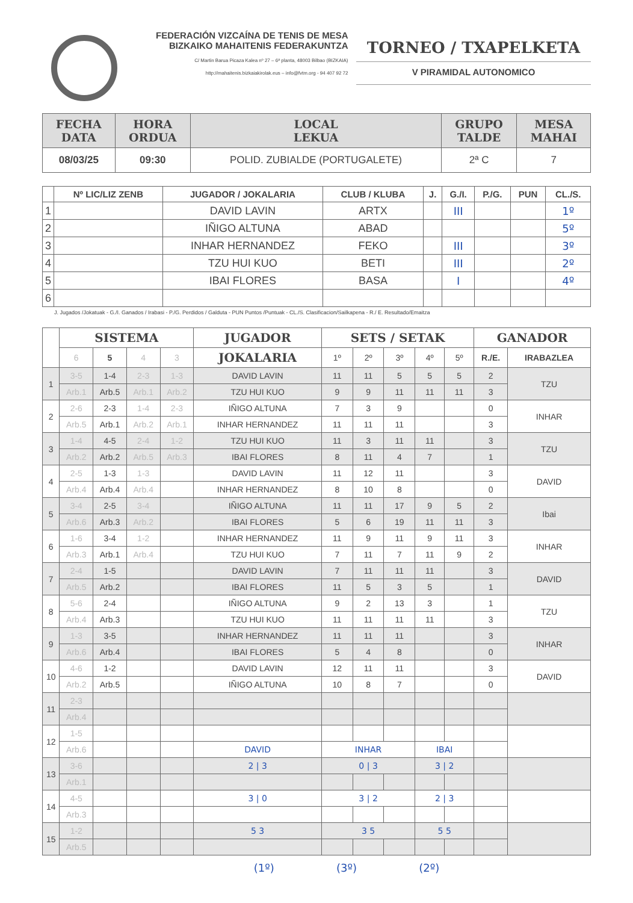FEDERACIÓN VIZCAÍNA DE TENIS DE MESA
BIZKAIKO MAHAITENIS FEDERAKUNTZA
C/ Martin Barua Picaza Kalea nº 27 – 6ª planta, 48003 Bilbao (BIZKAIA)
http://mahaitenis.bizkaiakirolak.eus – info@fvtm.org - 94 407 92 72
TORNEO / TXAPELKETA
V PIRAMIDAL AUTONOMICO
| FECHA DATA | HORA ORDUA | LOCAL LEKUA | GRUPO TALDE | MESA MAHAI |
| --- | --- | --- | --- | --- |
| 08/03/25 | 09:30 | POLID. ZUBIALDE (PORTUGALETE) | 2ª C | 7 |
| | Nº LIC/LIZ ZENB | JUGADOR / JOKALARIA | CLUB / KLUBA | J. | G./I. | P./G. | PUN | CL./S. |
| --- | --- | --- | --- | --- | --- | --- | --- | --- |
| 1 | | DAVID LAVIN | ARTX | | III | | | 1º |
| 2 | | IÑIGO ALTUNA | ABAD | | | | | 5º |
| 3 | | INHAR HERNANDEZ | FEKO | | III | | | 3º |
| 4 | | TZU HUI KUO | BETI | | III | | | 2º |
| 5 | | IBAI FLORES | BASA | | I | | | 4º |
| 6 | | | | | | | | |
J. Jugados /Jokatuak - G./I. Ganados / Irabasi - P./G. Perdidos / Galduta - PUN Puntos /Puntuak - CL./S. Clasificacion/Sailkapena - R./ E. Resultado/Emaitza
| | SISTEMA | | | | JUGADOR | SETS / SETAK | | | | | GANADOR | |
| --- | --- | --- | --- | --- | --- | --- | --- | --- | --- | --- | --- | --- |
| | 6 | 5 | 4 | 3 | JOKALARIA | 1º | 2º | 3º | 4º | 5º | R./E. | IRABAZLEA |
| 1 | 3-5 | 1-4 | 2-3 | 1-3 | DAVID LAVIN | 11 | 11 | 5 | 5 | 5 | 2 | TZU |
| | Arb.1 | Arb.5 | Arb.1 | Arb.2 | TZU HUI KUO | 9 | 9 | 11 | 11 | 11 | 3 | |
| 2 | 2-6 | 2-3 | 1-4 | 2-3 | IÑIGO ALTUNA | 7 | 3 | 9 | | | 0 | INHAR |
| | Arb.5 | Arb.1 | Arb.2 | Arb.1 | INHAR HERNANDEZ | 11 | 11 | 11 | | | 3 | |
| 3 | 1-4 | 4-5 | 2-4 | 1-2 | TZU HUI KUO | 11 | 3 | 11 | 11 | | 3 | TZU |
| | Arb.2 | Arb.2 | Arb.5 | Arb.3 | IBAI FLORES | 8 | 11 | 4 | 7 | | 1 | |
| 4 | 2-5 | 1-3 | 1-3 | | DAVID LAVIN | 11 | 12 | 11 | | | 3 | DAVID |
| | Arb.4 | Arb.4 | Arb.4 | | INHAR HERNANDEZ | 8 | 10 | 8 | | | 0 | |
| 5 | 3-4 | 2-5 | 3-4 | | IÑIGO ALTUNA | 11 | 11 | 17 | 9 | 5 | 2 | Ibai |
| | Arb.6 | Arb.3 | Arb.2 | | IBAI FLORES | 5 | 6 | 19 | 11 | 11 | 3 | |
| 6 | 1-6 | 3-4 | 1-2 | | INHAR HERNANDEZ | 11 | 9 | 11 | 9 | 11 | 3 | INHAR |
| | Arb.3 | Arb.1 | Arb.4 | | TZU HUI KUO | 7 | 11 | 7 | 11 | 9 | 2 | |
| 7 | 2-4 | 1-5 | | | DAVID LAVIN | 7 | 11 | 11 | 11 | | 3 | DAVID |
| | Arb.5 | Arb.2 | | | IBAI FLORES | 11 | 5 | 3 | 5 | | 1 | |
| 8 | 5-6 | 2-4 | | | IÑIGO ALTUNA | 9 | 2 | 13 | 3 | | 1 | TZU |
| | Arb.4 | Arb.3 | | | TZU HUI KUO | 11 | 11 | 11 | 11 | | 3 | |
| 9 | 1-3 | 3-5 | | | INHAR HERNANDEZ | 11 | 11 | 11 | | | 3 | INHAR |
| | Arb.6 | Arb.4 | | | IBAI FLORES | 5 | 4 | 8 | | | 0 | |
| 10 | 4-6 | 1-2 | | | DAVID LAVIN | 12 | 11 | 11 | | | 3 | DAVID |
| | Arb.2 | Arb.5 | | | IÑIGO ALTUNA | 10 | 8 | 7 | | | 0 | |
| 11 | 2-3 | | | | | | | | | | | |
| | Arb.4 | | | | | | | | | | | |
| 12 | 1-5 | | | | | | | | | | | |
| | Arb.6 | | | | DAVID | INHAR | | | IBAI | | | |
| 13 | 3-6 | | | | 2 / 3 | 0 / 3 | | | 3 / 2 | | | |
| | Arb.1 | | | | | | | | | | | |
| 14 | 4-5 | | | | 3 / 0 | 3 / 2 | | | 2 / 3 | | | |
| | Arb.3 | | | | | | | | | | | |
| 15 | 1-2 | | | | 5 3 | 3 5 | | | 5 5 | | | |
| | Arb.5 | | | | | | | | | | | |
(1º) (3º) (2º)